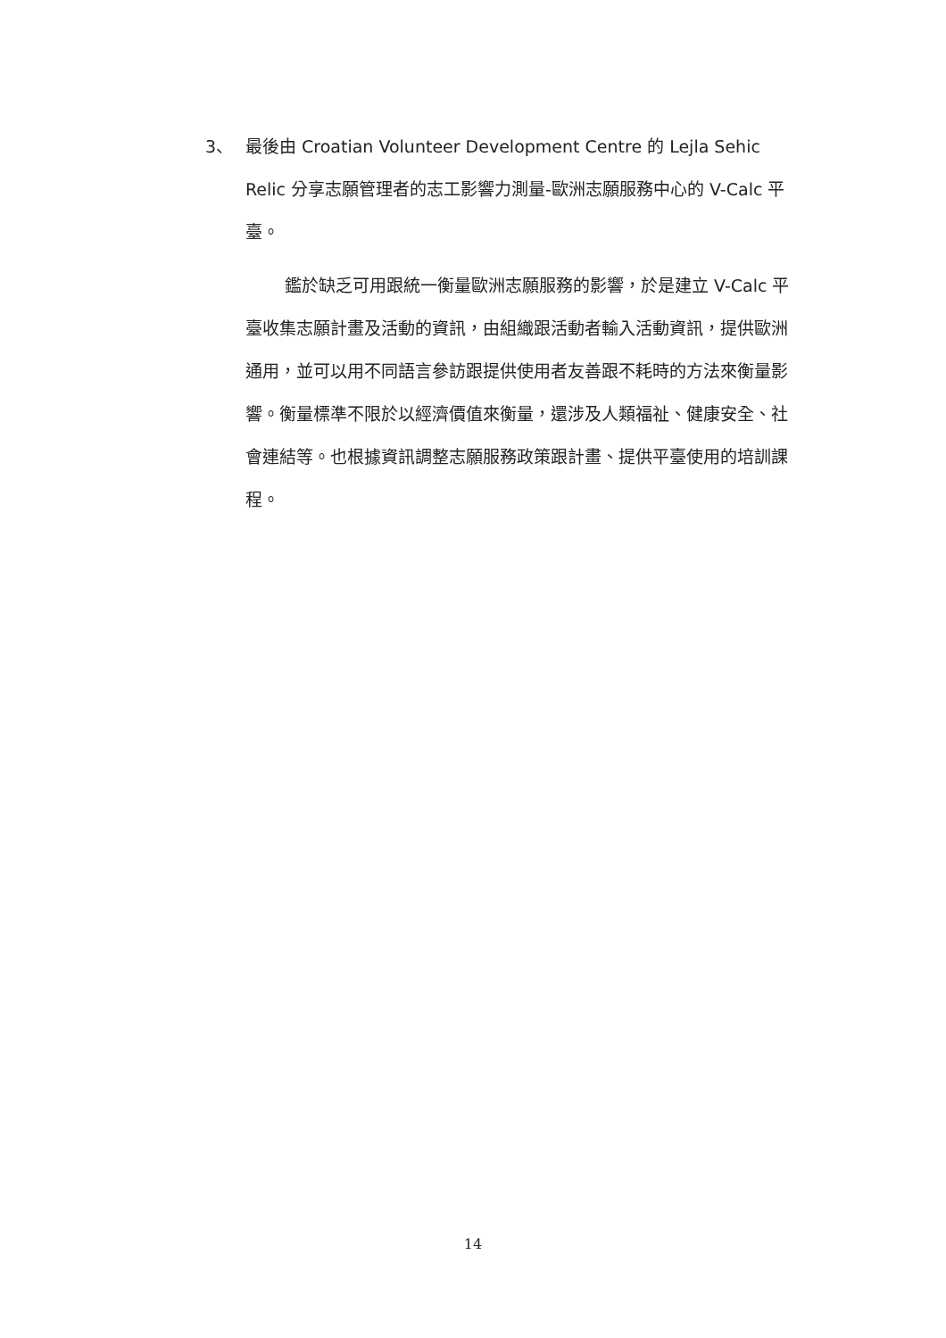3、 最後由 Croatian Volunteer Development Centre 的 Lejla Sehic Relic 分享志願管理者的志工影響力測量-歐洲志願服務中心的 V-Calc 平臺。
鑑於缺乏可用跟統一衡量歐洲志願服務的影響，於是建立 V-Calc 平臺收集志願計畫及活動的資訊，由組織跟活動者輸入活動資訊，提供歐洲通用，並可以用不同語言參訪跟提供使用者友善跟不耗時的方法來衡量影響。衡量標準不限於以經濟價值來衡量，還涉及人類福祉、健康安全、社會連結等。也根據資訊調整志願服務政策跟計畫、提供平臺使用的培訓課程。
14